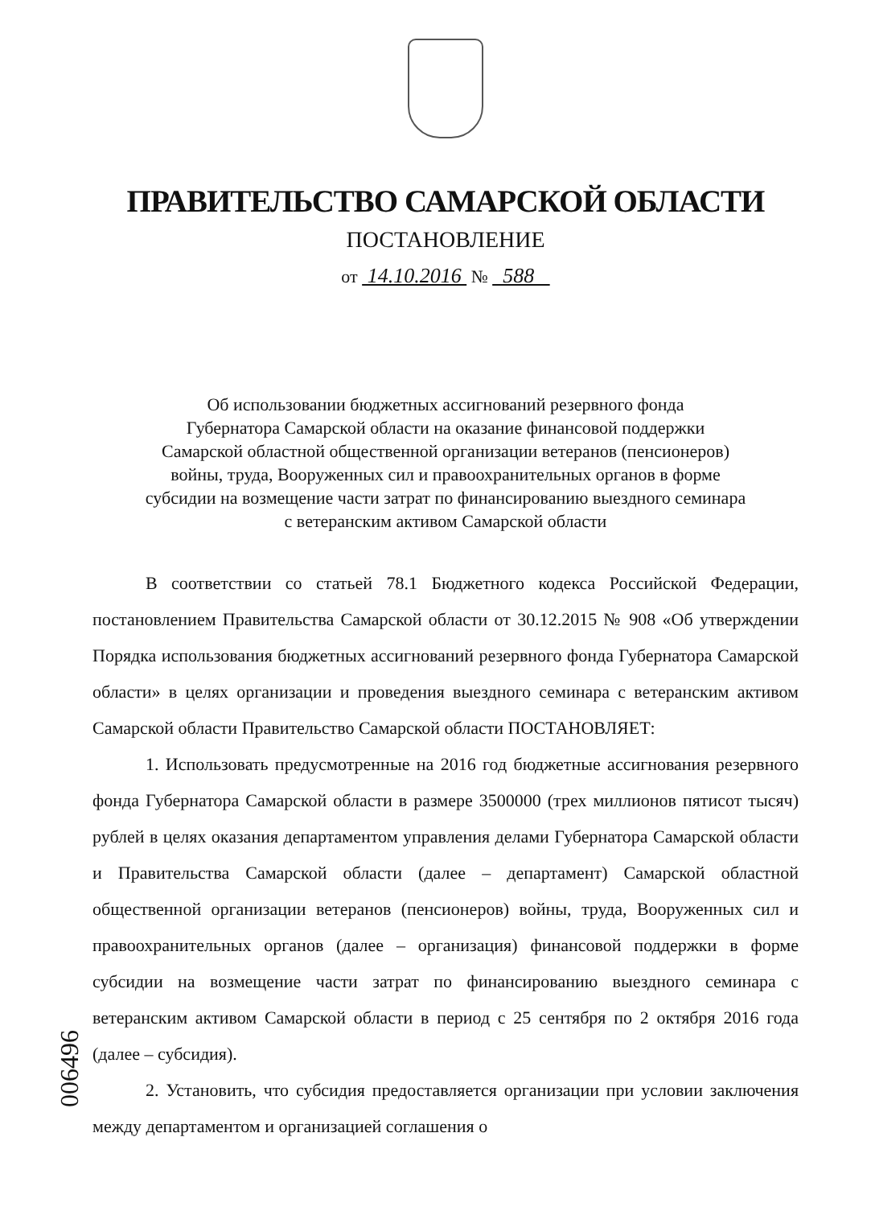ПРАВИТЕЛЬСТВО САМАРСКОЙ ОБЛАСТИ
ПОСТАНОВЛЕНИЕ
от 14.10.2016 № 588
Об использовании бюджетных ассигнований резервного фонда
Губернатора Самарской области на оказание финансовой поддержки
Самарской областной общественной организации ветеранов (пенсионеров)
войны, труда, Вооруженных сил и правоохранительных органов в форме
субсидии на возмещение части затрат по финансированию выездного семинара
с ветеранским активом Самарской области
В соответствии со статьей 78.1 Бюджетного кодекса Российской Федерации, постановлением Правительства Самарской области от 30.12.2015 № 908 «Об утверждении Порядка использования бюджетных ассигнований резервного фонда Губернатора Самарской области» в целях организации и проведения выездного семинара с ветеранским активом Самарской области Правительство Самарской области ПОСТАНОВЛЯЕТ:
1. Использовать предусмотренные на 2016 год бюджетные ассигнования резервного фонда Губернатора Самарской области в размере 3500000 (трех миллионов пятисот тысяч) рублей в целях оказания департаментом управления делами Губернатора Самарской области и Правительства Самарской области (далее – департамент) Самарской областной общественной организации ветеранов (пенсионеров) войны, труда, Вооруженных сил и правоохранительных органов (далее – организация) финансовой поддержки в форме субсидии на возмещение части затрат по финансированию выездного семинара с ветеранским активом Самарской области в период с 25 сентября по 2 октября 2016 года (далее – субсидия).
2. Установить, что субсидия предоставляется организации при условии заключения между департаментом и организацией соглашения о
006496